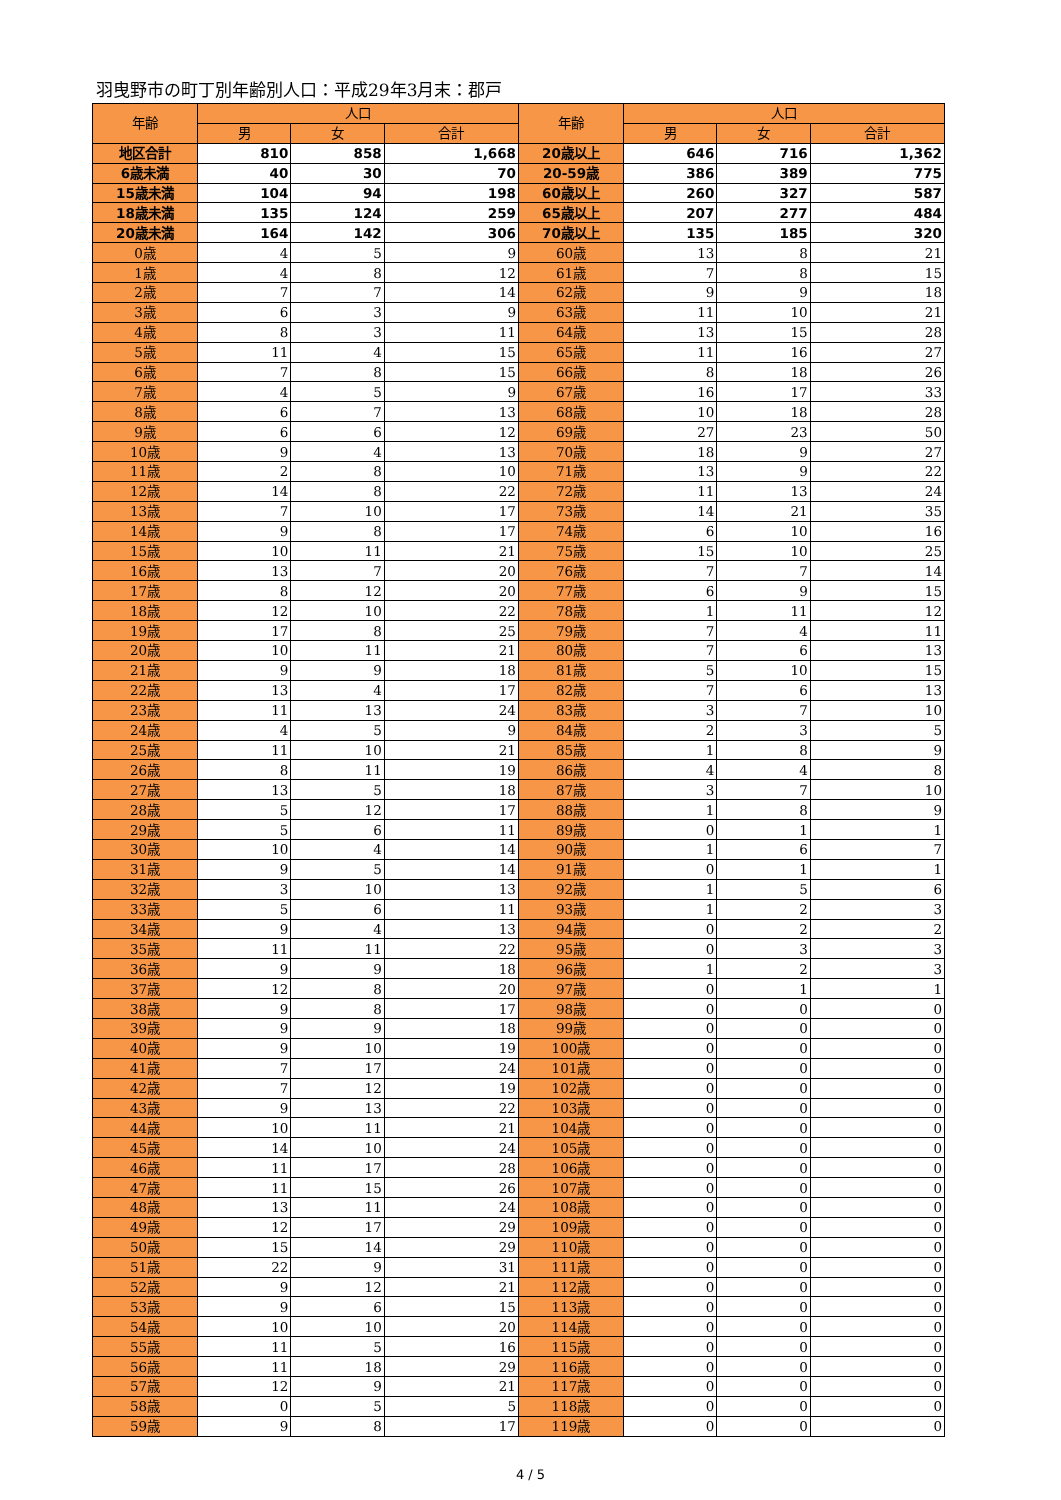羽曳野市の町丁別年齢別人口：平成29年3月末：郡戸
| 年齢 | 人口 | | | 年齢 | 人口 | | |
| --- | --- | --- | --- | --- | --- | --- | --- |
| | 男 | 女 | 合計 | | 男 | 女 | 合計 |
| 地区合計 | 810 | 858 | 1,668 | 20歳以上 | 646 | 716 | 1,362 |
| 6歳未満 | 40 | 30 | 70 | 20-59歳 | 386 | 389 | 775 |
| 15歳未満 | 104 | 94 | 198 | 60歳以上 | 260 | 327 | 587 |
| 18歳未満 | 135 | 124 | 259 | 65歳以上 | 207 | 277 | 484 |
| 20歳未満 | 164 | 142 | 306 | 70歳以上 | 135 | 185 | 320 |
| 0歳 | 4 | 5 | 9 | 60歳 | 13 | 8 | 21 |
| 1歳 | 4 | 8 | 12 | 61歳 | 7 | 8 | 15 |
| 2歳 | 7 | 7 | 14 | 62歳 | 9 | 9 | 18 |
| 3歳 | 6 | 3 | 9 | 63歳 | 11 | 10 | 21 |
| 4歳 | 8 | 3 | 11 | 64歳 | 13 | 15 | 28 |
| 5歳 | 11 | 4 | 15 | 65歳 | 11 | 16 | 27 |
| 6歳 | 7 | 8 | 15 | 66歳 | 8 | 18 | 26 |
| 7歳 | 4 | 5 | 9 | 67歳 | 16 | 17 | 33 |
| 8歳 | 6 | 7 | 13 | 68歳 | 10 | 18 | 28 |
| 9歳 | 6 | 6 | 12 | 69歳 | 27 | 23 | 50 |
| 10歳 | 9 | 4 | 13 | 70歳 | 18 | 9 | 27 |
| 11歳 | 2 | 8 | 10 | 71歳 | 13 | 9 | 22 |
| 12歳 | 14 | 8 | 22 | 72歳 | 11 | 13 | 24 |
| 13歳 | 7 | 10 | 17 | 73歳 | 14 | 21 | 35 |
| 14歳 | 9 | 8 | 17 | 74歳 | 6 | 10 | 16 |
| 15歳 | 10 | 11 | 21 | 75歳 | 15 | 10 | 25 |
| 16歳 | 13 | 7 | 20 | 76歳 | 7 | 7 | 14 |
| 17歳 | 8 | 12 | 20 | 77歳 | 6 | 9 | 15 |
| 18歳 | 12 | 10 | 22 | 78歳 | 1 | 11 | 12 |
| 19歳 | 17 | 8 | 25 | 79歳 | 7 | 4 | 11 |
| 20歳 | 10 | 11 | 21 | 80歳 | 7 | 6 | 13 |
| 21歳 | 9 | 9 | 18 | 81歳 | 5 | 10 | 15 |
| 22歳 | 13 | 4 | 17 | 82歳 | 7 | 6 | 13 |
| 23歳 | 11 | 13 | 24 | 83歳 | 3 | 7 | 10 |
| 24歳 | 4 | 5 | 9 | 84歳 | 2 | 3 | 5 |
| 25歳 | 11 | 10 | 21 | 85歳 | 1 | 8 | 9 |
| 26歳 | 8 | 11 | 19 | 86歳 | 4 | 4 | 8 |
| 27歳 | 13 | 5 | 18 | 87歳 | 3 | 7 | 10 |
| 28歳 | 5 | 12 | 17 | 88歳 | 1 | 8 | 9 |
| 29歳 | 5 | 6 | 11 | 89歳 | 0 | 1 | 1 |
| 30歳 | 10 | 4 | 14 | 90歳 | 1 | 6 | 7 |
| 31歳 | 9 | 5 | 14 | 91歳 | 0 | 1 | 1 |
| 32歳 | 3 | 10 | 13 | 92歳 | 1 | 5 | 6 |
| 33歳 | 5 | 6 | 11 | 93歳 | 1 | 2 | 3 |
| 34歳 | 9 | 4 | 13 | 94歳 | 0 | 2 | 2 |
| 35歳 | 11 | 11 | 22 | 95歳 | 0 | 3 | 3 |
| 36歳 | 9 | 9 | 18 | 96歳 | 1 | 2 | 3 |
| 37歳 | 12 | 8 | 20 | 97歳 | 0 | 1 | 1 |
| 38歳 | 9 | 8 | 17 | 98歳 | 0 | 0 | 0 |
| 39歳 | 9 | 9 | 18 | 99歳 | 0 | 0 | 0 |
| 40歳 | 9 | 10 | 19 | 100歳 | 0 | 0 | 0 |
| 41歳 | 7 | 17 | 24 | 101歳 | 0 | 0 | 0 |
| 42歳 | 7 | 12 | 19 | 102歳 | 0 | 0 | 0 |
| 43歳 | 9 | 13 | 22 | 103歳 | 0 | 0 | 0 |
| 44歳 | 10 | 11 | 21 | 104歳 | 0 | 0 | 0 |
| 45歳 | 14 | 10 | 24 | 105歳 | 0 | 0 | 0 |
| 46歳 | 11 | 17 | 28 | 106歳 | 0 | 0 | 0 |
| 47歳 | 11 | 15 | 26 | 107歳 | 0 | 0 | 0 |
| 48歳 | 13 | 11 | 24 | 108歳 | 0 | 0 | 0 |
| 49歳 | 12 | 17 | 29 | 109歳 | 0 | 0 | 0 |
| 50歳 | 15 | 14 | 29 | 110歳 | 0 | 0 | 0 |
| 51歳 | 22 | 9 | 31 | 111歳 | 0 | 0 | 0 |
| 52歳 | 9 | 12 | 21 | 112歳 | 0 | 0 | 0 |
| 53歳 | 9 | 6 | 15 | 113歳 | 0 | 0 | 0 |
| 54歳 | 10 | 10 | 20 | 114歳 | 0 | 0 | 0 |
| 55歳 | 11 | 5 | 16 | 115歳 | 0 | 0 | 0 |
| 56歳 | 11 | 18 | 29 | 116歳 | 0 | 0 | 0 |
| 57歳 | 12 | 9 | 21 | 117歳 | 0 | 0 | 0 |
| 58歳 | 0 | 5 | 5 | 118歳 | 0 | 0 | 0 |
| 59歳 | 9 | 8 | 17 | 119歳 | 0 | 0 | 0 |
4 / 5